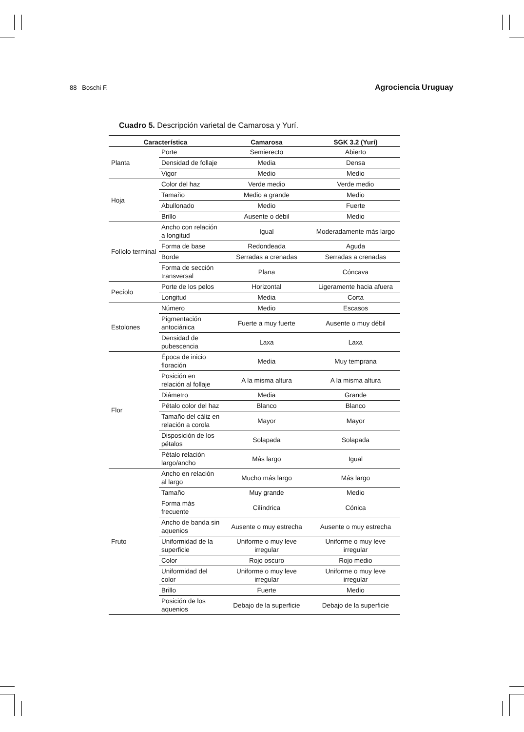88 Boschi F. Agrociencia Uruguay
Cuadro 5. Descripción varietal de Camarosa y Yurí.
| Característica | | Camarosa | SGK 3.2 (Yurí) |
| --- | --- | --- | --- |
| Planta | Porte | Semierecto | Abierto |
| | Densidad de follaje | Media | Densa |
| | Vigor | Medio | Medio |
| Hoja | Color del haz | Verde medio | Verde medio |
| | Tamaño | Medio a grande | Medio |
| | Abullonado | Medio | Fuerte |
| | Brillo | Ausente o débil | Medio |
| Folíolo terminal | Ancho con relación a longitud | Igual | Moderadamente más largo |
| | Forma de base | Redondeada | Aguda |
| | Borde | Serradas a crenadas | Serradas a crenadas |
| | Forma de sección transversal | Plana | Cóncava |
| Pecíolo | Porte de los pelos | Horizontal | Ligeramente hacia afuera |
| | Longitud | Media | Corta |
| Estolones | Número | Medio | Escasos |
| | Pigmentación antociánica | Fuerte a muy fuerte | Ausente o muy débil |
| | Densidad de pubescencia | Laxa | Laxa |
| Flor | Época de inicio floración | Media | Muy temprana |
| | Posición en relación al follaje | A la misma altura | A la misma altura |
| | Diámetro | Media | Grande |
| | Pétalo color del haz | Blanco | Blanco |
| | Tamaño del cáliz en relación a corola | Mayor | Mayor |
| | Disposición de los pétalos | Solapada | Solapada |
| | Pétalo relación largo/ancho | Más largo | Igual |
| Fruto | Ancho en relación al largo | Mucho más largo | Más largo |
| | Tamaño | Muy grande | Medio |
| | Forma más frecuente | Cilíndrica | Cónica |
| | Ancho de banda sin aquenios | Ausente o muy estrecha | Ausente o muy estrecha |
| | Uniformidad de la superficie | Uniforme o muy leve irregular | Uniforme o muy leve irregular |
| | Color | Rojo oscuro | Rojo medio |
| | Uniformidad del color | Uniforme o muy leve irregular | Uniforme o muy leve irregular |
| | Brillo | Fuerte | Medio |
| | Posición de los aquenios | Debajo de la superficie | Debajo de la superficie |